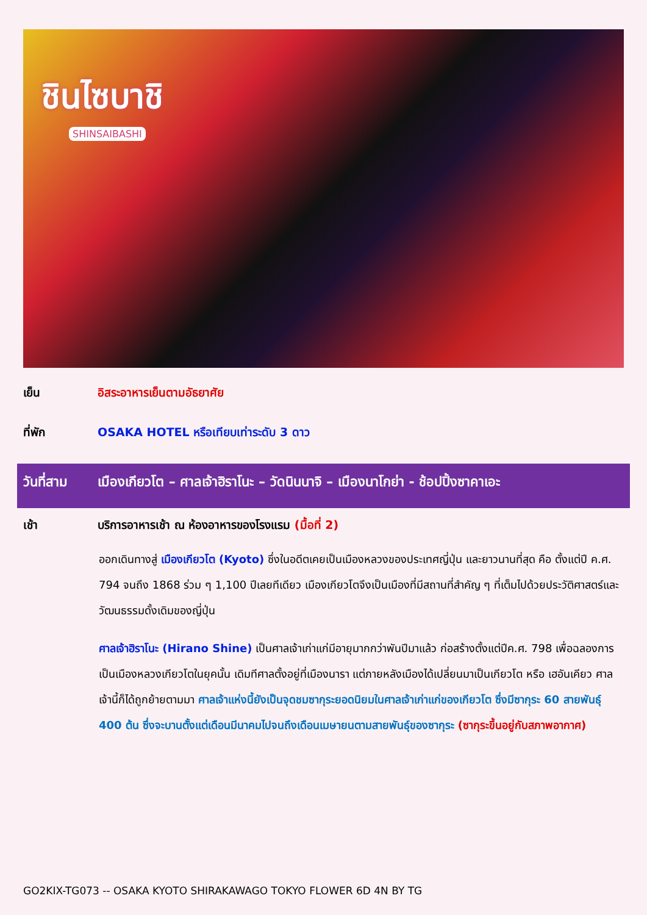ชินไซบาชิ
SHINSAIBASHI
เย็น อิสระอาหารเย็นตามอัธยาศัย
ที่พัก OSAKA HOTEL หรือเทียบเท่าระดับ 3 ดาว
วันที่สาม เมืองเกียวโต – ศาลเจ้าฮิราโนะ – วัดนินนาจิ – เมืองนาโกย่า - ช้อปปิ้งซาคาเอะ
เช้า บริการอาหารเช้า ณ ห้องอาหารของโรงแรม (มื้อที่ 2)
ออกเดินทางสู่ เมืองเกียวโต (Kyoto) ซึ่งในอดีตเคยเป็นเมืองหลวงของประเทศญี่ปุ่น และยาวนานที่สุด คือ ตั้งแต่ปี ค.ศ. 794 จนถึง 1868 ร่วม ๆ 1,100 ปีเลยทีเดียว เมืองเกียวโตจึงเป็นเมืองที่มีสถานที่สำคัญ ๆ ที่เต็มไปด้วยประวัติศาสตร์และวัฒนธรรมดั้งเดิมของญี่ปุ่น
ศาลเจ้าฮิราโนะ (Hirano Shine) เป็นศาลเจ้าเก่าแก่มีอายุมากกว่าพันปีมาแล้ว ก่อสร้างตั้งแต่ปีค.ศ. 798 เพื่อฉลองการเป็นเมืองหลวงเกียวโตในยุคนั้น เดิมทีศาลตั้งอยู่ที่เมืองนารา แต่ภายหลังเมืองได้เปลี่ยนมาเป็นเกียวโต หรือ เฮอันเคียว ศาลเจ้านี้ก็ได้ถูกย้ายตามมา ศาลเจ้าแห่งนี้ยังเป็นจุดชมซากุระยอดนิยมในศาลเจ้าเก่าแก่ของเกียวโต ซึ่งมีซากุระ 60 สายพันธุ์ 400 ต้น ซึ่งจะบานตั้งแต่เดือนมีนาคมไปจนถึงเดือนเมษายนตามสายพันธุ์ของซากุระ (ซากุระขึ้นอยู่กับสภาพอากาศ)
GO2KIX-TG073 -- OSAKA KYOTO SHIRAKAWAGO TOKYO FLOWER 6D 4N BY TG